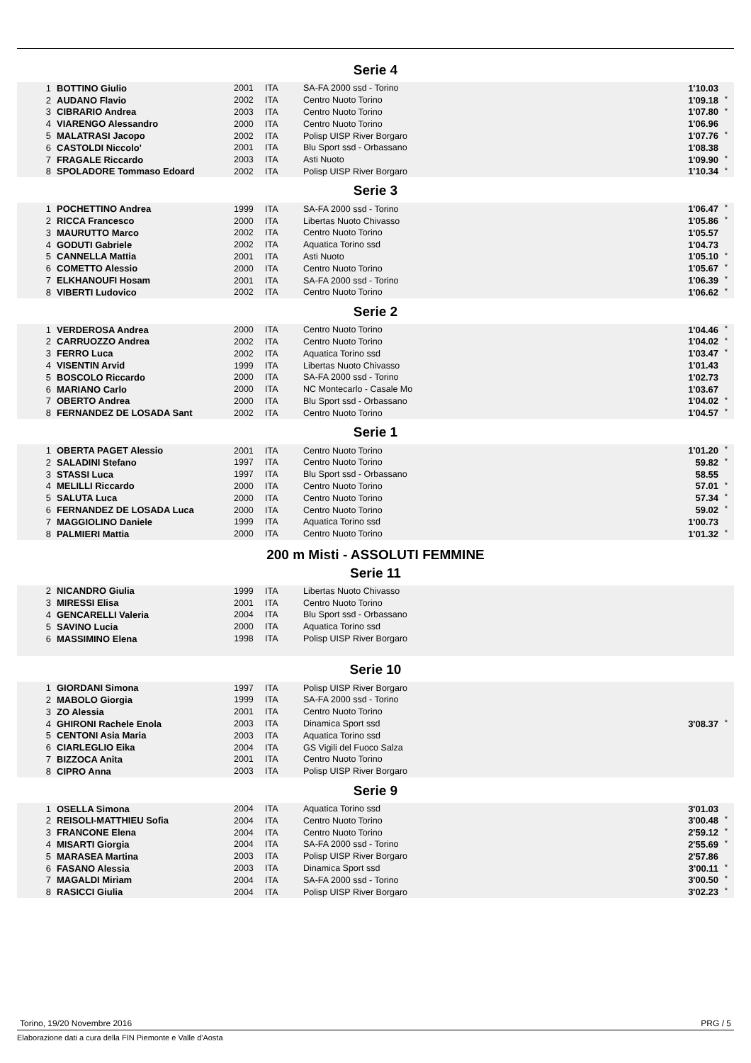Serie 4
| 1 | BOTTINO Giulio | 2001 | ITA | SA-FA 2000 ssd - Torino | 1'10.03 | |
| 2 | AUDANO Flavio | 2002 | ITA | Centro Nuoto Torino | 1'09.18 | * |
| 3 | CIBRARIO Andrea | 2003 | ITA | Centro Nuoto Torino | 1'07.80 | * |
| 4 | VIARENGO Alessandro | 2000 | ITA | Centro Nuoto Torino | 1'06.96 | |
| 5 | MALATRASI Jacopo | 2002 | ITA | Polisp UISP River Borgaro | 1'07.76 | * |
| 6 | CASTOLDI Niccolo' | 2001 | ITA | Blu Sport ssd - Orbassano | 1'08.38 | |
| 7 | FRAGALE Riccardo | 2003 | ITA | Asti Nuoto | 1'09.90 | * |
| 8 | SPOLADORE Tommaso Edoard | 2002 | ITA | Polisp UISP River Borgaro | 1'10.34 | * |
Serie 3
| 1 | POCHETTINO Andrea | 1999 | ITA | SA-FA 2000 ssd - Torino | 1'06.47 | * |
| 2 | RICCA Francesco | 2000 | ITA | Libertas Nuoto Chivasso | 1'05.86 | * |
| 3 | MAURUTTO Marco | 2002 | ITA | Centro Nuoto Torino | 1'05.57 | |
| 4 | GODUTI Gabriele | 2002 | ITA | Aquatica Torino ssd | 1'04.73 | |
| 5 | CANNELLA Mattia | 2001 | ITA | Asti Nuoto | 1'05.10 | * |
| 6 | COMETTO Alessio | 2000 | ITA | Centro Nuoto Torino | 1'05.67 | * |
| 7 | ELKHANOUFI Hosam | 2001 | ITA | SA-FA 2000 ssd - Torino | 1'06.39 | * |
| 8 | VIBERTI Ludovico | 2002 | ITA | Centro Nuoto Torino | 1'06.62 | * |
Serie 2
| 1 | VERDEROSA Andrea | 2000 | ITA | Centro Nuoto Torino | 1'04.46 | * |
| 2 | CARRUOZZO Andrea | 2002 | ITA | Centro Nuoto Torino | 1'04.02 | * |
| 3 | FERRO Luca | 2002 | ITA | Aquatica Torino ssd | 1'03.47 | * |
| 4 | VISENTIN Arvid | 1999 | ITA | Libertas Nuoto Chivasso | 1'01.43 | |
| 5 | BOSCOLO Riccardo | 2000 | ITA | SA-FA 2000 ssd - Torino | 1'02.73 | |
| 6 | MARIANO Carlo | 2000 | ITA | NC Montecarlo - Casale Mo | 1'03.67 | |
| 7 | OBERTO Andrea | 2000 | ITA | Blu Sport ssd - Orbassano | 1'04.02 | * |
| 8 | FERNANDEZ DE LOSADA Sant | 2002 | ITA | Centro Nuoto Torino | 1'04.57 | * |
Serie 1
| 1 | OBERTA PAGET Alessio | 2001 | ITA | Centro Nuoto Torino | 1'01.20 | * |
| 2 | SALADINI Stefano | 1997 | ITA | Centro Nuoto Torino | 59.82 | * |
| 3 | STASSI Luca | 1997 | ITA | Blu Sport ssd - Orbassano | 58.55 | |
| 4 | MELILLI Riccardo | 2000 | ITA | Centro Nuoto Torino | 57.01 | * |
| 5 | SALUTA Luca | 2000 | ITA | Centro Nuoto Torino | 57.34 | * |
| 6 | FERNANDEZ DE LOSADA Luca | 2000 | ITA | Centro Nuoto Torino | 59.02 | * |
| 7 | MAGGIOLINO Daniele | 1999 | ITA | Aquatica Torino ssd | 1'00.73 | |
| 8 | PALMIERI Mattia | 2000 | ITA | Centro Nuoto Torino | 1'01.32 | * |
200 m Misti - ASSOLUTI FEMMINE
Serie 11
| 2 | NICANDRO Giulia | 1999 | ITA | Libertas Nuoto Chivasso | | |
| 3 | MIRESSI Elisa | 2001 | ITA | Centro Nuoto Torino | | |
| 4 | GENCARELLI Valeria | 2004 | ITA | Blu Sport ssd - Orbassano | | |
| 5 | SAVINO Lucia | 2000 | ITA | Aquatica Torino ssd | | |
| 6 | MASSIMINO Elena | 1998 | ITA | Polisp UISP River Borgaro | | |
Serie 10
| 1 | GIORDANI Simona | 1997 | ITA | Polisp UISP River Borgaro | | |
| 2 | MABOLO Giorgia | 1999 | ITA | SA-FA 2000 ssd - Torino | | |
| 3 | ZO Alessia | 2001 | ITA | Centro Nuoto Torino | | |
| 4 | GHIRONI Rachele Enola | 2003 | ITA | Dinamica Sport ssd | 3'08.37 | * |
| 5 | CENTONI Asia Maria | 2003 | ITA | Aquatica Torino ssd | | |
| 6 | CIARLEGLIO Eika | 2004 | ITA | GS Vigili del Fuoco Salza | | |
| 7 | BIZZOCA Anita | 2001 | ITA | Centro Nuoto Torino | | |
| 8 | CIPRO Anna | 2003 | ITA | Polisp UISP River Borgaro | | |
Serie 9
| 1 | OSELLA Simona | 2004 | ITA | Aquatica Torino ssd | 3'01.03 | |
| 2 | REISOLI-MATTHIEU Sofia | 2004 | ITA | Centro Nuoto Torino | 3'00.48 | * |
| 3 | FRANCONE Elena | 2004 | ITA | Centro Nuoto Torino | 2'59.12 | * |
| 4 | MISARTI Giorgia | 2004 | ITA | SA-FA 2000 ssd - Torino | 2'55.69 | * |
| 5 | MARASEA Martina | 2003 | ITA | Polisp UISP River Borgaro | 2'57.86 | |
| 6 | FASANO Alessia | 2003 | ITA | Dinamica Sport ssd | 3'00.11 | * |
| 7 | MAGALDI Miriam | 2004 | ITA | SA-FA 2000 ssd - Torino | 3'00.50 | * |
| 8 | RASICCI Giulia | 2004 | ITA | Polisp UISP River Borgaro | 3'02.23 | * |
Torino, 19/20 Novembre 2016 PRG / 5
Elaborazione dati a cura della FIN Piemonte e Valle d'Aosta